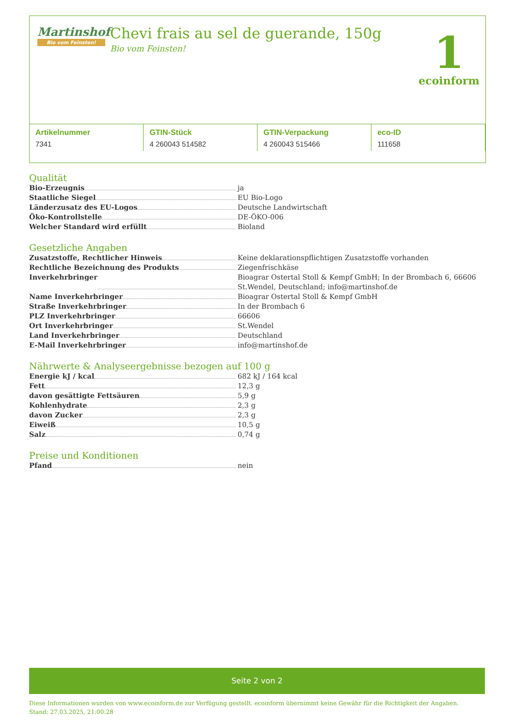Martinshof
Bio vom Feinsten!
Chevi frais au sel de guerande, 150g
Bio vom Feinsten!
1
ecoinform
| Artikelnummer | GTIN-Stück | GTIN-Verpackung | eco-ID |
| --- | --- | --- | --- |
| 7341 | 4 260043 514582 | 4 260043 515466 | 111658 |
Qualität
Bio-Erzeugnis ja
Staatliche Siegel EU Bio-Logo
Länderzusatz des EU-Logos Deutsche Landwirtschaft
Öko-Kontrollstelle DE-ÖKO-006
Welcher Standard wird erfüllt Bioland
Gesetzliche Angaben
Zusatzstoffe, Rechtlicher Hinweis Keine deklarationspflichtigen Zusatzstoffe vorhanden
Rechtliche Bezeichnung des Produkts Ziegenfrischkäse
Inverkehrbringer Bioagrar Ostertal Stoll & Kempf GmbH; In der Brombach 6, 66606 St.Wendel, Deutschland; info@martinshof.de
Name Inverkehrbringer Bioagrar Ostertal Stoll & Kempf GmbH
Straße Inverkehrbringer In der Brombach 6
PLZ Inverkehrbringer 66606
Ort Inverkehrbringer St.Wendel
Land Inverkehrbringer Deutschland
E-Mail Inverkehrbringer info@martinshof.de
Nährwerte & Analyseergebnisse bezogen auf 100 g
Energie kJ / kcal 682 kJ / 164 kcal
Fett 12,3 g
davon gesättigte Fettsäuren 5,9 g
Kohlenhydrate 2,3 g
davon Zucker 2,3 g
Eiweiß 10,5 g
Salz 0,74 g
Preise und Konditionen
Pfand nein
Seite 2 von 2
Diese Informationen wurden von www.ecoinform.de zur Verfügung gestellt. ecoinform übernimmt keine Gewähr für die Richtigkeit der Angaben.
Stand: 27.03.2025, 21:00:28